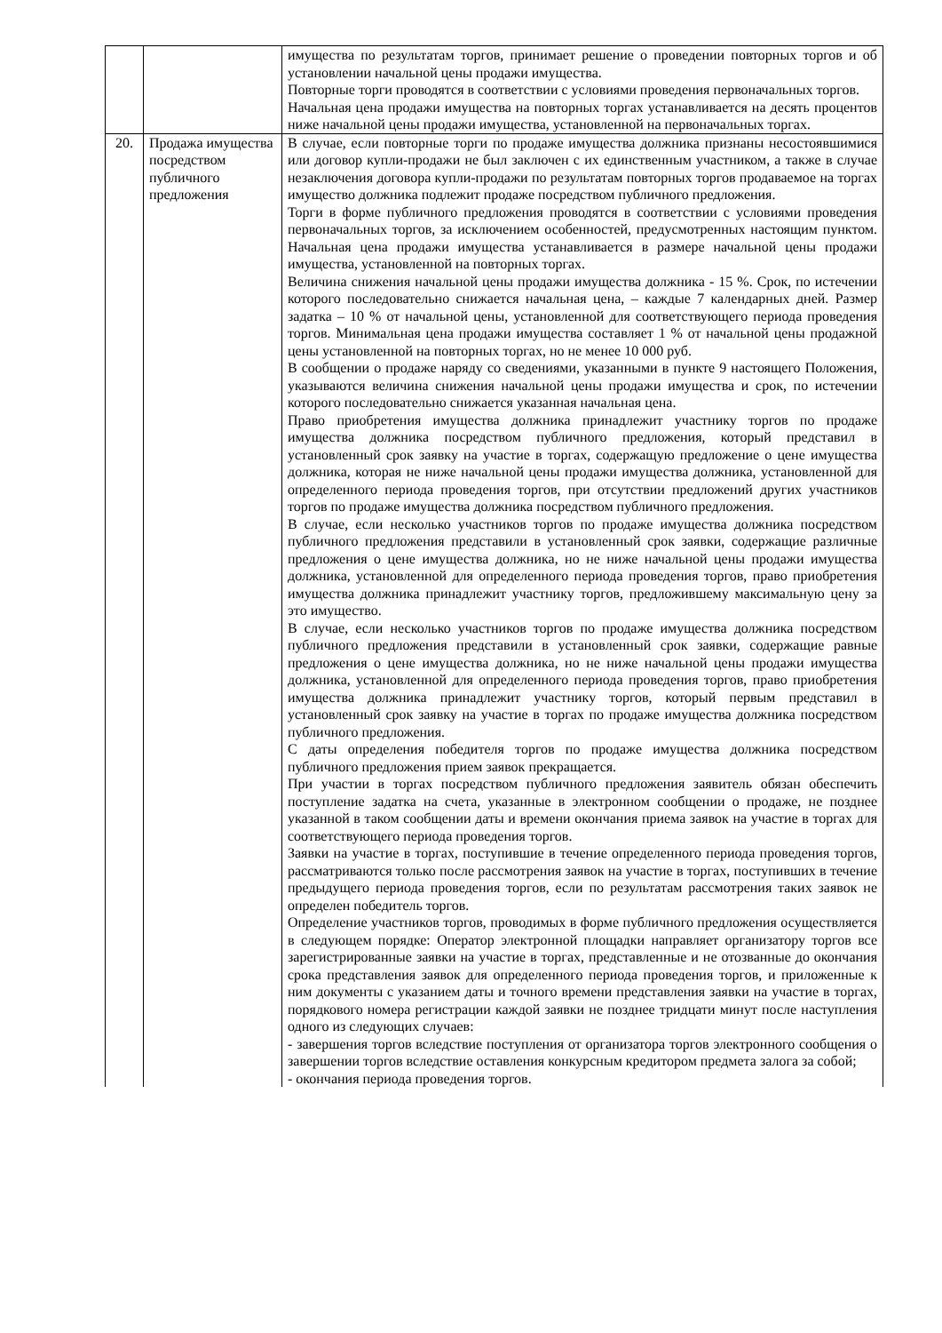| | | имущества по результатам торгов, принимает решение о проведении повторных торгов и об установлении начальной цены продажи имущества. Повторные торги проводятся в соответствии с условиями проведения первоначальных торгов. Начальная цена продажи имущества на повторных торгах устанавливается на десять процентов ниже начальной цены продажи имущества, установленной на первоначальных торгах. |
| 20. | Продажа имущества посредством публичного предложения | В случае, если повторные торги по продаже имущества должника признаны несостоявшимися или договор купли-продажи не был заключен с их единственным участником, а также в случае незаключения договора купли-продажи по результатам повторных торгов продаваемое на торгах имущество должника подлежит продаже посредством публичного предложения. Торги в форме публичного предложения проводятся в соответствии с условиями проведения первоначальных торгов, за исключением особенностей, предусмотренных настоящим пунктом. Начальная цена продажи имущества устанавливается в размере начальной цены продажи имущества, установленной на повторных торгах. Величина снижения начальной цены продажи имущества должника - 15 %. Срок, по истечении которого последовательно снижается начальная цена, – каждые 7 календарных дней. Размер задатка – 10 % от начальной цены, установленной для соответствующего периода проведения торгов. Минимальная цена продажи имущества составляет 1 % от начальной цены продажной цены установленной на повторных торгах, но не менее 10 000 руб. В сообщении о продаже наряду со сведениями, указанными в пункте 9 настоящего Положения, указываются величина снижения начальной цены продажи имущества и срок, по истечении которого последовательно снижается указанная начальная цена. Право приобретения имущества должника принадлежит участнику торгов по продаже имущества должника посредством публичного предложения, который представил в установленный срок заявку на участие в торгах, содержащую предложение о цене имущества должника, которая не ниже начальной цены продажи имущества должника, установленной для определенного периода проведения торгов, при отсутствии предложений других участников торгов по продаже имущества должника посредством публичного предложения. В случае, если несколько участников торгов по продаже имущества должника посредством публичного предложения представили в установленный срок заявки, содержащие различные предложения о цене имущества должника, но не ниже начальной цены продажи имущества должника, установленной для определенного периода проведения торгов, право приобретения имущества должника принадлежит участнику торгов, предложившему максимальную цену за это имущество. В случае, если несколько участников торгов по продаже имущества должника посредством публичного предложения представили в установленный срок заявки, содержащие равные предложения о цене имущества должника, но не ниже начальной цены продажи имущества должника, установленной для определенного периода проведения торгов, право приобретения имущества должника принадлежит участнику торгов, который первым представил в установленный срок заявку на участие в торгах по продаже имущества должника посредством публичного предложения. С даты определения победителя торгов по продаже имущества должника посредством публичного предложения прием заявок прекращается. При участии в торгах посредством публичного предложения заявитель обязан обеспечить поступление задатка на счета, указанные в электронном сообщении о продаже, не позднее указанной в таком сообщении даты и времени окончания приема заявок на участие в торгах для соответствующего периода проведения торгов. Заявки на участие в торгах, поступившие в течение определенного периода проведения торгов, рассматриваются только после рассмотрения заявок на участие в торгах, поступивших в течение предыдущего периода проведения торгов, если по результатам рассмотрения таких заявок не определен победитель торгов. Определение участников торгов, проводимых в форме публичного предложения осуществляется в следующем порядке: Оператор электронной площадки направляет организатору торгов все зарегистрированные заявки на участие в торгах, представленные и не отозванные до окончания срока представления заявок для определенного периода проведения торгов, и приложенные к ним документы с указанием даты и точного времени представления заявки на участие в торгах, порядкового номера регистрации каждой заявки не позднее тридцати минут после наступления одного из следующих случаев: - завершения торгов вследствие поступления от организатора торгов электронного сообщения о завершении торгов вследствие оставления конкурсным кредитором предмета залога за собой; - окончания периода проведения торгов. |